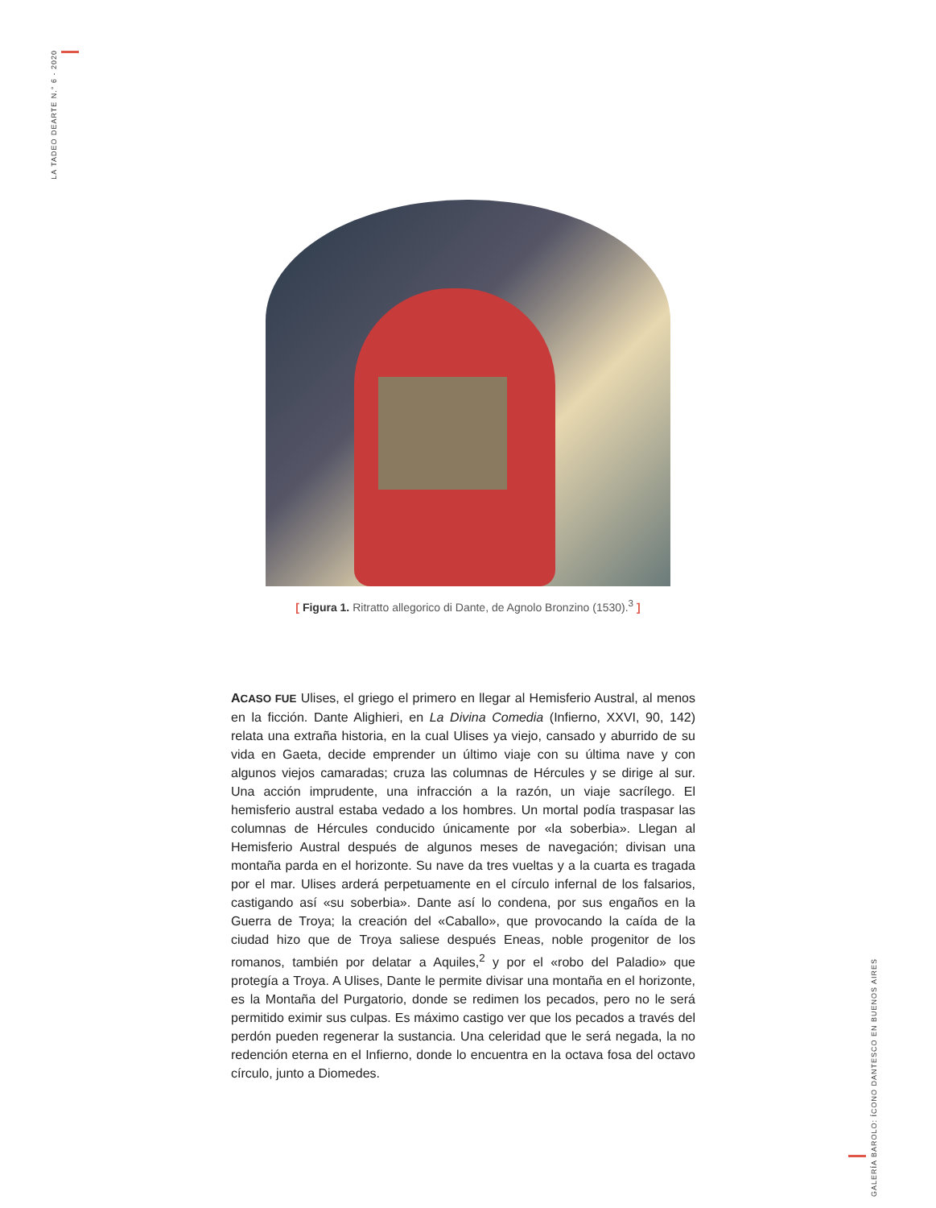LA TADEO DEARTE N.° 6 - 2020
[ Figura 1. Ritratto allegorico di Dante, de Agnolo Bronzino (1530).<sup>3</sup> ]
ACASO FUE Ulises, el griego el primero en llegar al Hemisferio Austral, al menos en la ficción. Dante Alighieri, en La Divina Comedia (Infierno, XXVI, 90, 142) relata una extraña historia, en la cual Ulises ya viejo, cansado y aburrido de su vida en Gaeta, decide emprender un último viaje con su última nave y con algunos viejos camaradas; cruza las columnas de Hércules y se dirige al sur. Una acción imprudente, una infracción a la razón, un viaje sacrílego. El hemisferio austral estaba vedado a los hombres. Un mortal podía traspasar las columnas de Hércules conducido únicamente por «la soberbia». Llegan al Hemisferio Austral después de algunos meses de navegación; divisan una montaña parda en el horizonte. Su nave da tres vueltas y a la cuarta es tragada por el mar. Ulises arderá perpetuamente en el círculo infernal de los falsarios, castigando así «su soberbia». Dante así lo condena, por sus engaños en la Guerra de Troya; la creación del «Caballo», que provocando la caída de la ciudad hizo que de Troya saliese después Eneas, noble progenitor de los romanos, también por delatar a Aquiles,<sup>2</sup> y por el «robo del Paladio» que protegía a Troya. A Ulises, Dante le permite divisar una montaña en el horizonte, es la Montaña del Purgatorio, donde se redimen los pecados, pero no le será permitido eximir sus culpas. Es máximo castigo ver que los pecados a través del perdón pueden regenerar la sustancia. Una celeridad que le será negada, la no redención eterna en el Infierno, donde lo encuentra en la octava fosa del octavo círculo, junto a Diomedes.
GALERÍA BAROLO: ÍCONO DANTESCO EN BUENOS AIRES